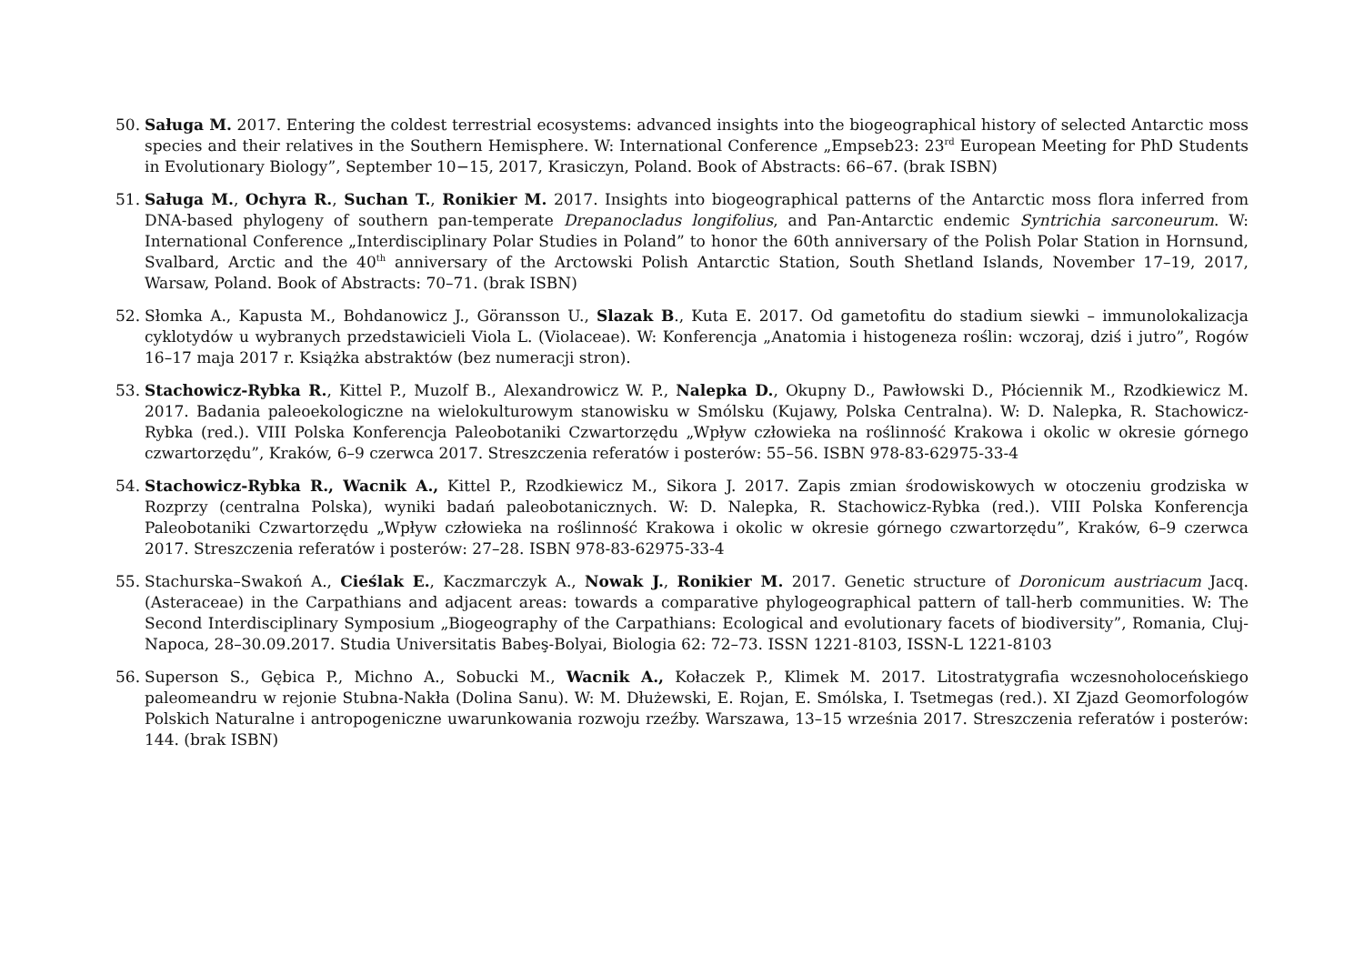50. Saługa M. 2017. Entering the coldest terrestrial ecosystems: advanced insights into the biogeographical history of selected Antarctic moss species and their relatives in the Southern Hemisphere. W: International Conference „Empseb23: 23<sup>rd</sup> European Meeting for PhD Students in Evolutionary Biology”, September 10−15, 2017, Krasiczyn, Poland. Book of Abstracts: 66–67. (brak ISBN)
51. Saługa M., Ochyra R., Suchan T., Ronikier M. 2017. Insights into biogeographical patterns of the Antarctic moss flora inferred from DNA-based phylogeny of southern pan-temperate Drepanocladus longifolius, and Pan-Antarctic endemic Syntrichia sarconeurum. W: International Conference „Interdisciplinary Polar Studies in Poland” to honor the 60th anniversary of the Polish Polar Station in Hornsund, Svalbard, Arctic and the 40<sup>th</sup> anniversary of the Arctowski Polish Antarctic Station, South Shetland Islands, November 17–19, 2017, Warsaw, Poland. Book of Abstracts: 70–71. (brak ISBN)
52. Słomka A., Kapusta M., Bohdanowicz J., Göransson U., Slazak B., Kuta E. 2017. Od gametofitu do stadium siewki – immunolokalizacja cyklotydów u wybranych przedstawicieli Viola L. (Violaceae). W: Konferencja „Anatomia i histogeneza roślin: wczoraj, dziś i jutro”, Rogów 16–17 maja 2017 r. Książka abstraktów (bez numeracji stron).
53. Stachowicz-Rybka R., Kittel P., Muzolf B., Alexandrowicz W. P., Nalepka D., Okupny D., Pawłowski D., Płóciennik M., Rzodkiewicz M. 2017. Badania paleoekologiczne na wielokulturowym stanowisku w Smólsku (Kujawy, Polska Centralna). W: D. Nalepka, R. Stachowicz-Rybka (red.). VIII Polska Konferencja Paleobotaniki Czwartorzędu „Wpływ człowieka na roślinność Krakowa i okolic w okresie górnego czwartorzędu”, Kraków, 6–9 czerwca 2017. Streszczenia referatów i posterów: 55–56. ISBN 978-83-62975-33-4
54. Stachowicz-Rybka R., Wacnik A., Kittel P., Rzodkiewicz M., Sikora J. 2017. Zapis zmian środowiskowych w otoczeniu grodziska w Rozprzy (centralna Polska), wyniki badań paleobotanicznych. W: D. Nalepka, R. Stachowicz-Rybka (red.). VIII Polska Konferencja Paleobotaniki Czwartorzędu „Wpływ człowieka na roślinność Krakowa i okolic w okresie górnego czwartorzędu”, Kraków, 6–9 czerwca 2017. Streszczenia referatów i posterów: 27–28. ISBN 978-83-62975-33-4
55. Stachurska–Swakoń A., Cieślak E., Kaczmarczyk A., Nowak J., Ronikier M. 2017. Genetic structure of Doronicum austriacum Jacq. (Asteraceae) in the Carpathians and adjacent areas: towards a comparative phylogeographical pattern of tall-herb communities. W: The Second Interdisciplinary Symposium „Biogeography of the Carpathians: Ecological and evolutionary facets of biodiversity”, Romania, Cluj-Napoca, 28–30.09.2017. Studia Universitatis Babeş-Bolyai, Biologia 62: 72–73. ISSN 1221-8103, ISSN-L 1221-8103
56. Superson S., Gębica P., Michno A., Sobucki M., Wacnik A., Kołaczek P., Klimek M. 2017. Litostratygrafia wczesnoholoceńskiego paleomeandru w rejonie Stubna-Nakła (Dolina Sanu). W: M. Dłużewski, E. Rojan, E. Smólska, I. Tsetmegas (red.). XI Zjazd Geomorfologów Polskich Naturalne i antropogeniczne uwarunkowania rozwoju rzeźby. Warszawa, 13–15 września 2017. Streszczenia referatów i posterów: 144. (brak ISBN)